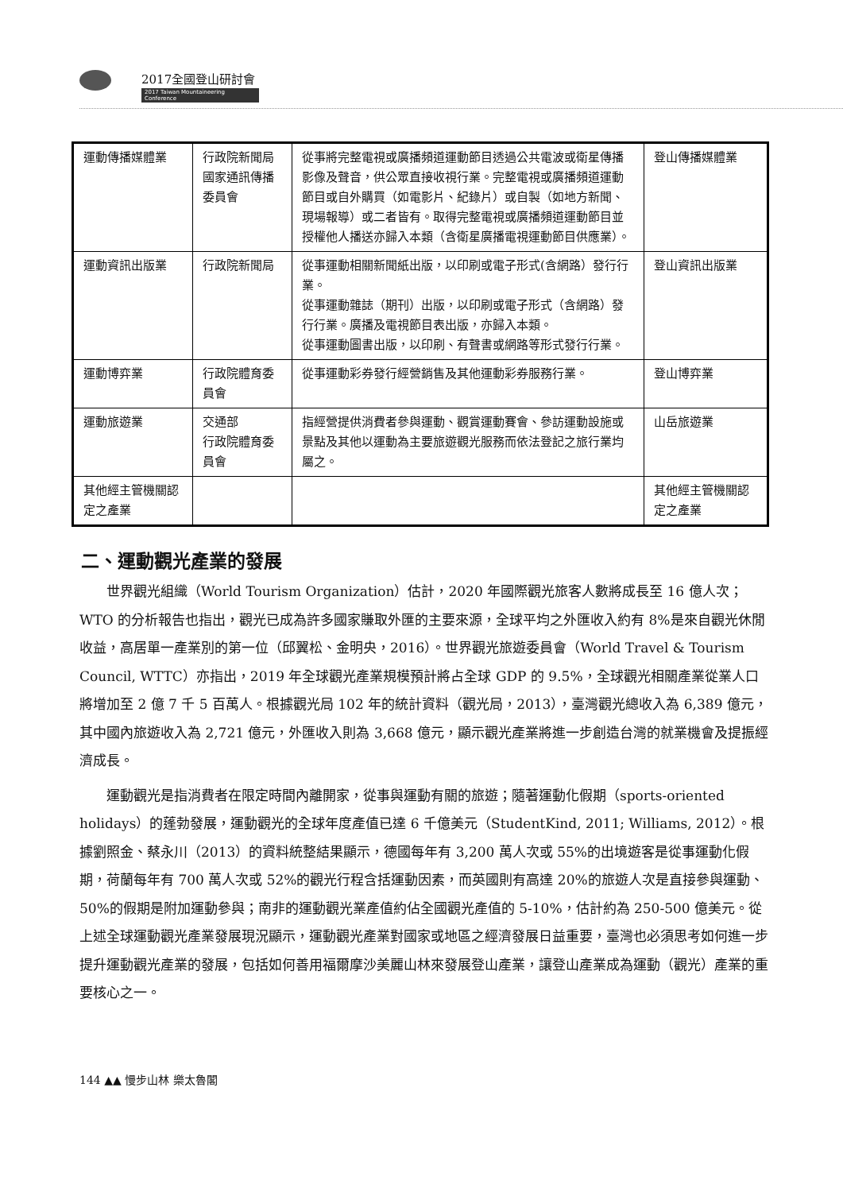2017全國登山研討會
2017 Taiwan Mountaineering Conference
| 運動傳播媒體業 | 行政院新聞局 國家通訊傳播委員會 | 從事將完整電視或廣播頻道運動節目透過公共電波或衛星傳播影像及聲音，供公眾直接收視行業。完整電視或廣播頻道運動節目或自外購買（如電影片、紀錄片）或自製（如地方新聞、現場報導）或二者皆有。取得完整電視或廣播頻道運動節目並授權他人播送亦歸入本類（含衛星廣播電視運動節目供應業）。 | 登山傳播媒體業 |
| 運動資訊出版業 | 行政院新聞局 | 從事運動相關新聞紙出版，以印刷或電子形式(含網路）發行行業。 從事運動雜誌（期刊）出版，以印刷或電子形式（含網路）發行行業。廣播及電視節目表出版，亦歸入本類。 從事運動圖書出版，以印刷、有聲書或網路等形式發行行業。 | 登山資訊出版業 |
| 運動博弈業 | 行政院體育委員會 | 從事運動彩券發行經營銷售及其他運動彩券服務行業。 | 登山博弈業 |
| 運動旅遊業 | 交通部 行政院體育委員會 | 指經營提供消費者參與運動、觀賞運動賽會、參訪運動設施或景點及其他以運動為主要旅遊觀光服務而依法登記之旅行業均屬之。 | 山岳旅遊業 |
| 其他經主管機關認定之產業 | | | 其他經主管機關認定之產業 |
二、運動觀光產業的發展
世界觀光組織（World Tourism Organization）估計，2020 年國際觀光旅客人數將成長至 16 億人次；WTO 的分析報告也指出，觀光已成為許多國家賺取外匯的主要來源，全球平均之外匯收入約有 8%是來自觀光休閒收益，高居單一產業別的第一位（邱翼松、金明央，2016）。世界觀光旅遊委員會（World Travel & Tourism Council, WTTC）亦指出，2019 年全球觀光產業規模預計將占全球 GDP 的 9.5%，全球觀光相關產業從業人口將增加至 2 億 7 千 5 百萬人。根據觀光局 102 年的統計資料（觀光局，2013），臺灣觀光總收入為 6,389 億元，其中國內旅遊收入為 2,721 億元，外匯收入則為 3,668 億元，顯示觀光產業將進一步創造台灣的就業機會及提振經濟成長。
運動觀光是指消費者在限定時間內離開家，從事與運動有關的旅遊；隨著運動化假期（sports-oriented holidays）的蓬勃發展，運動觀光的全球年度產值已達 6 千億美元（StudentKind, 2011; Williams, 2012）。根據劉照金、蔡永川（2013）的資料統整結果顯示，德國每年有 3,200 萬人次或 55%的出境遊客是從事運動化假期，荷蘭每年有 700 萬人次或 52%的觀光行程含括運動因素，而英國則有高達 20%的旅遊人次是直接參與運動、50%的假期是附加運動參與；南非的運動觀光業產值約佔全國觀光產值的 5-10%，估計約為 250-500 億美元。從上述全球運動觀光產業發展現況顯示，運動觀光產業對國家或地區之經濟發展日益重要，臺灣也必須思考如何進一步提升運動觀光產業的發展，包括如何善用福爾摩沙美麗山林來發展登山產業，讓登山產業成為運動（觀光）產業的重要核心之一。
144 ▲▲ 慢步山林 樂太魯閣